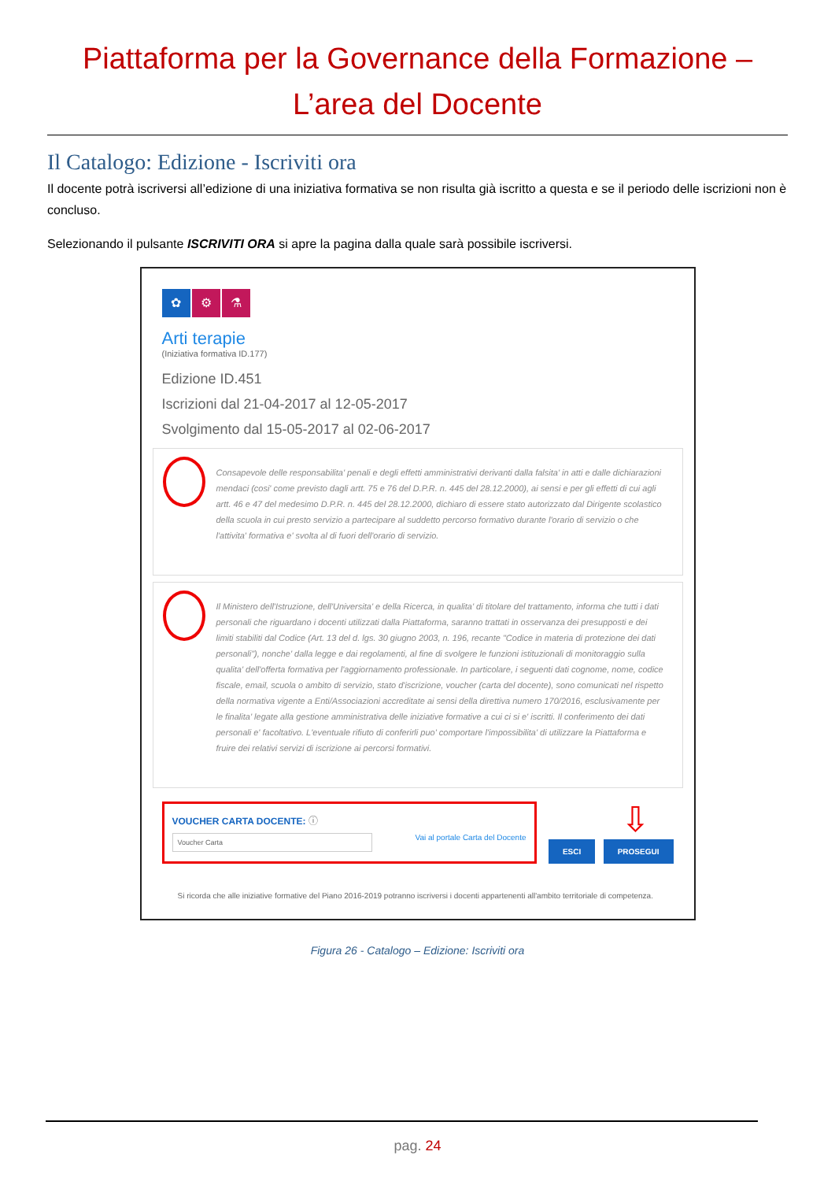Piattaforma per la Governance della Formazione –
L’area del Docente
Il Catalogo: Edizione - Iscriviti ora
Il docente potrà iscriversi all’edizione di una iniziativa formativa se non risulta già iscritto a questa e se il periodo delle iscrizioni non è concluso.
Selezionando il pulsante ISCRIVITI ORA si apre la pagina dalla quale sarà possibile iscriversi.
✿ ⚙ ⚗
Arti terapie
(Iniziativa formativa ID.177)
Edizione ID.451
Iscrizioni dal 21-04-2017 al 12-05-2017
Svolgimento dal 15-05-2017 al 02-06-2017
Consapevole delle responsabilita' penali e degli effetti amministrativi derivanti dalla falsita' in atti e dalle dichiarazioni mendaci (cosi' come previsto dagli artt. 75 e 76 del D.P.R. n. 445 del 28.12.2000), ai sensi e per gli effetti di cui agli artt. 46 e 47 del medesimo D.P.R. n. 445 del 28.12.2000, dichiaro di essere stato autorizzato dal Dirigente scolastico della scuola in cui presto servizio a partecipare al suddetto percorso formativo durante l'orario di servizio o che l'attivita' formativa e' svolta al di fuori dell'orario di servizio.
Il Ministero dell'Istruzione, dell'Universita' e della Ricerca, in qualita' di titolare del trattamento, informa che tutti i dati personali che riguardano i docenti utilizzati dalla Piattaforma, saranno trattati in osservanza dei presupposti e dei limiti stabiliti dal Codice (Art. 13 del d. lgs. 30 giugno 2003, n. 196, recante "Codice in materia di protezione dei dati personali"), nonche' dalla legge e dai regolamenti, al fine di svolgere le funzioni istituzionali di monitoraggio sulla qualita' dell'offerta formativa per l'aggiornamento professionale. In particolare, i seguenti dati cognome, nome, codice fiscale, email, scuola o ambito di servizio, stato d'iscrizione, voucher (carta del docente), sono comunicati nel rispetto della normativa vigente a Enti/Associazioni accreditate ai sensi della direttiva numero 170/2016, esclusivamente per le finalita' legate alla gestione amministrativa delle iniziative formative a cui ci si e' iscritti. Il conferimento dei dati personali e' facoltativo. L'eventuale rifiuto di conferirli puo' comportare l'impossibilita' di utilizzare la Piattaforma e fruire dei relativi servizi di iscrizione ai percorsi formativi.
VOUCHER CARTA DOCENTE: ⓘ
Voucher Carta Vai al portale Carta del Docente
⇩
ESCI PROSEGUI
Si ricorda che alle iniziative formative del Piano 2016-2019 potranno iscriversi i docenti appartenenti all'ambito territoriale di competenza.
Figura 26 - Catalogo – Edizione: Iscriviti ora
pag. 24